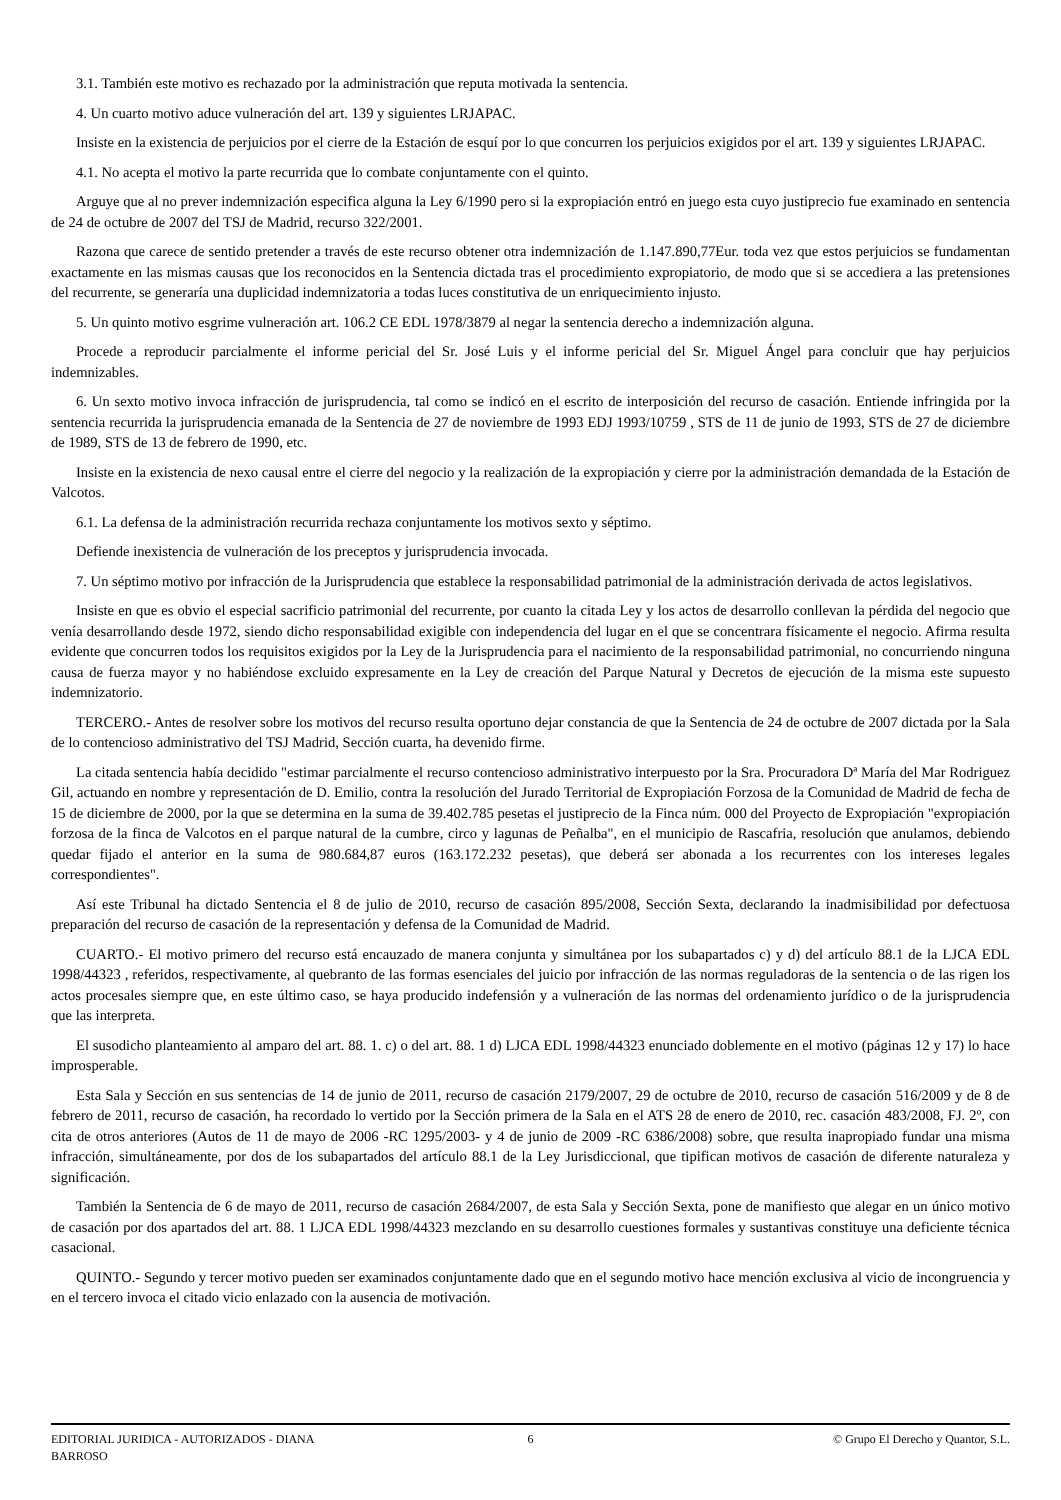3.1. También este motivo es rechazado por la administración que reputa motivada la sentencia.
4. Un cuarto motivo aduce vulneración del art. 139 y siguientes LRJAPAC.
Insiste en la existencia de perjuicios por el cierre de la Estación de esquí por lo que concurren los perjuicios exigidos por el art. 139 y siguientes LRJAPAC.
4.1. No acepta el motivo la parte recurrida que lo combate conjuntamente con el quinto.
Arguye que al no prever indemnización especifica alguna la Ley 6/1990 pero si la expropiación entró en juego esta cuyo justiprecio fue examinado en sentencia de 24 de octubre de 2007 del TSJ de Madrid, recurso 322/2001.
Razona que carece de sentido pretender a través de este recurso obtener otra indemnización de 1.147.890,77Eur. toda vez que estos perjuicios se fundamentan exactamente en las mismas causas que los reconocidos en la Sentencia dictada tras el procedimiento expropiatorio, de modo que si se accediera a las pretensiones del recurrente, se generaría una duplicidad indemnizatoria a todas luces constitutiva de un enriquecimiento injusto.
5. Un quinto motivo esgrime vulneración art. 106.2 CE EDL 1978/3879 al negar la sentencia derecho a indemnización alguna.
Procede a reproducir parcialmente el informe pericial del Sr. José Luis y el informe pericial del Sr. Miguel Ángel para concluir que hay perjuicios indemnizables.
6. Un sexto motivo invoca infracción de jurisprudencia, tal como se indicó en el escrito de interposición del recurso de casación. Entiende infringida por la sentencia recurrida la jurisprudencia emanada de la Sentencia de 27 de noviembre de 1993 EDJ 1993/10759 , STS de 11 de junio de 1993, STS de 27 de diciembre de 1989, STS de 13 de febrero de 1990, etc.
Insiste en la existencia de nexo causal entre el cierre del negocio y la realización de la expropiación y cierre por la administración demandada de la Estación de Valcotos.
6.1. La defensa de la administración recurrida rechaza conjuntamente los motivos sexto y séptimo.
Defiende inexistencia de vulneración de los preceptos y jurisprudencia invocada.
7. Un séptimo motivo por infracción de la Jurisprudencia que establece la responsabilidad patrimonial de la administración derivada de actos legislativos.
Insiste en que es obvio el especial sacrificio patrimonial del recurrente, por cuanto la citada Ley y los actos de desarrollo conllevan la pérdida del negocio que venía desarrollando desde 1972, siendo dicho responsabilidad exigible con independencia del lugar en el que se concentrara físicamente el negocio. Afirma resulta evidente que concurren todos los requisitos exigidos por la Ley de la Jurisprudencia para el nacimiento de la responsabilidad patrimonial, no concurriendo ninguna causa de fuerza mayor y no habiéndose excluido expresamente en la Ley de creación del Parque Natural y Decretos de ejecución de la misma este supuesto indemnizatorio.
TERCERO.- Antes de resolver sobre los motivos del recurso resulta oportuno dejar constancia de que la Sentencia de 24 de octubre de 2007 dictada por la Sala de lo contencioso administrativo del TSJ Madrid, Sección cuarta, ha devenido firme.
La citada sentencia había decidido "estimar parcialmente el recurso contencioso administrativo interpuesto por la Sra. Procuradora Dª María del Mar Rodriguez Gil, actuando en nombre y representación de D. Emilio, contra la resolución del Jurado Territorial de Expropiación Forzosa de la Comunidad de Madrid de fecha de 15 de diciembre de 2000, por la que se determina en la suma de 39.402.785 pesetas el justiprecio de la Finca núm. 000 del Proyecto de Expropiación "expropiación forzosa de la finca de Valcotos en el parque natural de la cumbre, circo y lagunas de Peñalba", en el municipio de Rascafria, resolución que anulamos, debiendo quedar fijado el anterior en la suma de 980.684,87 euros (163.172.232 pesetas), que deberá ser abonada a los recurrentes con los intereses legales correspondientes".
Así este Tribunal ha dictado Sentencia el 8 de julio de 2010, recurso de casación 895/2008, Sección Sexta, declarando la inadmisibilidad por defectuosa preparación del recurso de casación de la representación y defensa de la Comunidad de Madrid.
CUARTO.- El motivo primero del recurso está encauzado de manera conjunta y simultánea por los subapartados c) y d) del artículo 88.1 de la LJCA EDL 1998/44323 , referidos, respectivamente, al quebranto de las formas esenciales del juicio por infracción de las normas reguladoras de la sentencia o de las rigen los actos procesales siempre que, en este último caso, se haya producido indefensión y a vulneración de las normas del ordenamiento jurídico o de la jurisprudencia que las interpreta.
El susodicho planteamiento al amparo del art. 88. 1. c) o del art. 88. 1 d) LJCA EDL 1998/44323 enunciado doblemente en el motivo (páginas 12 y 17) lo hace improsperable.
Esta Sala y Sección en sus sentencias de 14 de junio de 2011, recurso de casación 2179/2007, 29 de octubre de 2010, recurso de casación 516/2009 y de 8 de febrero de 2011, recurso de casación, ha recordado lo vertido por la Sección primera de la Sala en el ATS 28 de enero de 2010, rec. casación 483/2008, FJ. 2º, con cita de otros anteriores (Autos de 11 de mayo de 2006 -RC 1295/2003- y 4 de junio de 2009 -RC 6386/2008) sobre, que resulta inapropiado fundar una misma infracción, simultáneamente, por dos de los subapartados del artículo 88.1 de la Ley Jurisdiccional, que tipifican motivos de casación de diferente naturaleza y significación.
También la Sentencia de 6 de mayo de 2011, recurso de casación 2684/2007, de esta Sala y Sección Sexta, pone de manifiesto que alegar en un único motivo de casación por dos apartados del art. 88. 1 LJCA EDL 1998/44323 mezclando en su desarrollo cuestiones formales y sustantivas constituye una deficiente técnica casacional.
QUINTO.- Segundo y tercer motivo pueden ser examinados conjuntamente dado que en el segundo motivo hace mención exclusiva al vicio de incongruencia y en el tercero invoca el citado vicio enlazado con la ausencia de motivación.
EDITORIAL JURIDICA - AUTORIZADOS - DIANA BARROSO
6 © Grupo El Derecho y Quantor, S.L.